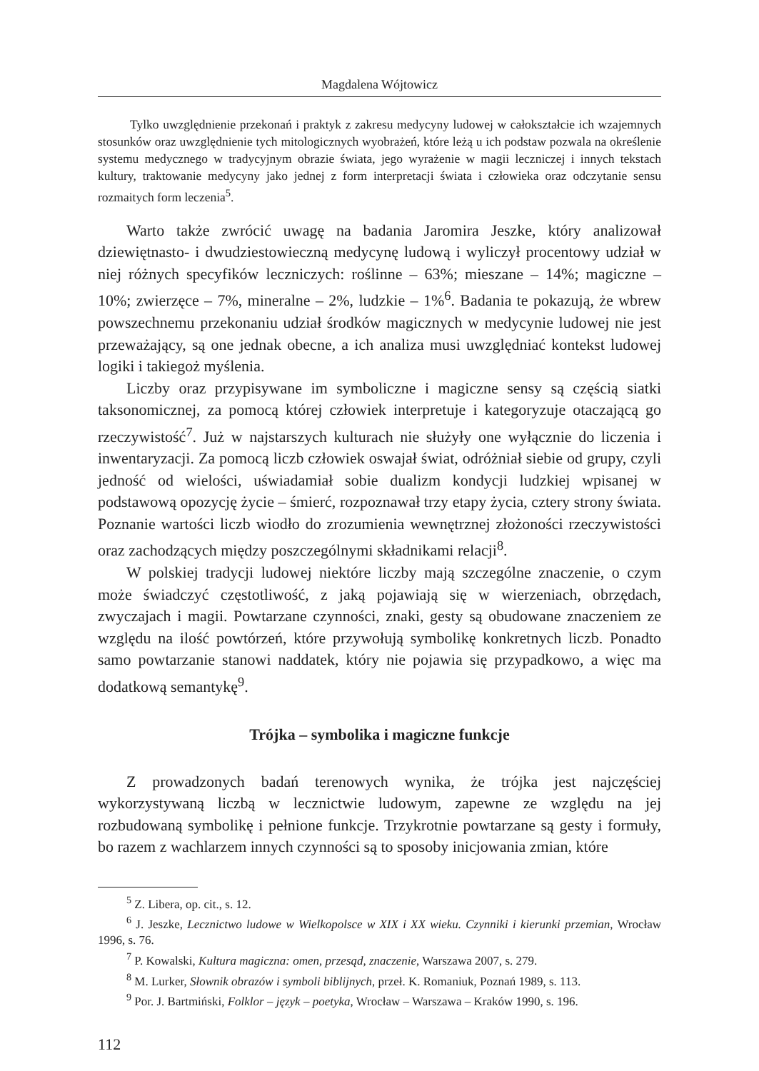Magdalena Wójtowicz
Tylko uwzględnienie przekonań i praktyk z zakresu medycyny ludowej w całokształcie ich wzajemnych stosunków oraz uwzględnienie tych mitologicznych wyobrażeń, które leżą u ich podstaw pozwala na określenie systemu medycznego w tradycyjnym obrazie świata, jego wyrażenie w magii leczniczej i innych tekstach kultury, traktowanie medycyny jako jednej z form interpretacji świata i człowieka oraz odczytanie sensu rozmaitych form leczenia<sup>5</sup>.
Warto także zwrócić uwagę na badania Jaromira Jeszke, który analizował dziewiętnasto- i dwudziestowieczną medycynę ludową i wyliczył procentowy udział w niej różnych specyfików leczniczych: roślinne – 63%; mieszane – 14%; magiczne – 10%; zwierzęce – 7%, mineralne – 2%, ludzkie – 1%<sup>6</sup>. Badania te pokazują, że wbrew powszechnemu przekonaniu udział środków magicznych w medycynie ludowej nie jest przeważający, są one jednak obecne, a ich analiza musi uwzględniać kontekst ludowej logiki i takiegoż myślenia.
Liczby oraz przypisywane im symboliczne i magiczne sensy są częścią siatki taksonomicznej, za pomocą której człowiek interpretuje i kategoryzuje otaczającą go rzeczywistość<sup>7</sup>. Już w najstarszych kulturach nie służyły one wyłącznie do liczenia i inwentaryzacji. Za pomocą liczb człowiek oswajał świat, odróżniał siebie od grupy, czyli jedność od wielości, uświadamiał sobie dualizm kondycji ludzkiej wpisanej w podstawową opozycję życie – śmierć, rozpoznawał trzy etapy życia, cztery strony świata. Poznanie wartości liczb wiodło do zrozumienia wewnętrznej złożoności rzeczywistości oraz zachodzących między poszczególnymi składnikami relacji<sup>8</sup>.
W polskiej tradycji ludowej niektóre liczby mają szczególne znaczenie, o czym może świadczyć częstotliwość, z jaką pojawiają się w wierzeniach, obrzędach, zwyczajach i magii. Powtarzane czynności, znaki, gesty są obudowane znaczeniem ze względu na ilość powtórzeń, które przywołują symbolikę konkretnych liczb. Ponadto samo powtarzanie stanowi naddatek, który nie pojawia się przypadkowo, a więc ma dodatkową semantykę<sup>9</sup>.
Trójka – symbolika i magiczne funkcje
Z prowadzonych badań terenowych wynika, że trójka jest najczęściej wykorzystywaną liczbą w lecznictwie ludowym, zapewne ze względu na jej rozbudowaną symbolikę i pełnione funkcje. Trzykrotnie powtarzane są gesty i formuły, bo razem z wachlarzem innych czynności są to sposoby inicjowania zmian, które
<sup>5</sup> Z. Libera, op. cit., s. 12.
<sup>6</sup> J. Jeszke, Lecznictwo ludowe w Wielkopolsce w XIX i XX wieku. Czynniki i kierunki przemian, Wrocław 1996, s. 76.
<sup>7</sup> P. Kowalski, Kultura magiczna: omen, przesąd, znaczenie, Warszawa 2007, s. 279.
<sup>8</sup> M. Lurker, Słownik obrazów i symboli biblijnych, przeł. K. Romaniuk, Poznań 1989, s. 113.
<sup>9</sup> Por. J. Bartmiński, Folklor – język – poetyka, Wrocław – Warszawa – Kraków 1990, s. 196.
112